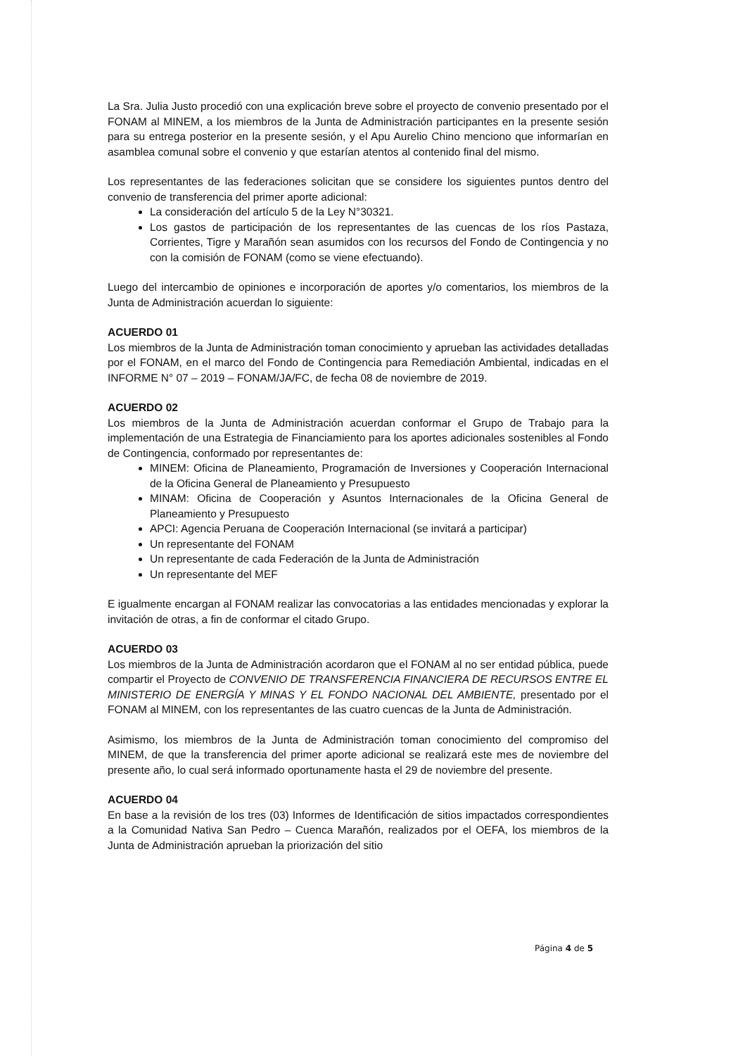La Sra. Julia Justo procedió con una explicación breve sobre el proyecto de convenio presentado por el FONAM al MINEM, a los miembros de la Junta de Administración participantes en la presente sesión para su entrega posterior en la presente sesión, y el Apu Aurelio Chino menciono que informarían en asamblea comunal sobre el convenio y que estarían atentos al contenido final del mismo.
Los representantes de las federaciones solicitan que se considere los siguientes puntos dentro del convenio de transferencia del primer aporte adicional:
La consideración del artículo 5 de la Ley N°30321.
Los gastos de participación de los representantes de las cuencas de los ríos Pastaza, Corrientes, Tigre y Marañón sean asumidos con los recursos del Fondo de Contingencia y no con la comisión de FONAM (como se viene efectuando).
Luego del intercambio de opiniones e incorporación de aportes y/o comentarios, los miembros de la Junta de Administración acuerdan lo siguiente:
ACUERDO 01
Los miembros de la Junta de Administración toman conocimiento y aprueban las actividades detalladas por el FONAM, en el marco del Fondo de Contingencia para Remediación Ambiental, indicadas en el INFORME N° 07 – 2019 – FONAM/JA/FC, de fecha 08 de noviembre de 2019.
ACUERDO 02
Los miembros de la Junta de Administración acuerdan conformar el Grupo de Trabajo para la implementación de una Estrategia de Financiamiento para los aportes adicionales sostenibles al Fondo de Contingencia, conformado por representantes de:
MINEM: Oficina de Planeamiento, Programación de Inversiones y Cooperación Internacional de la Oficina General de Planeamiento y Presupuesto
MINAM: Oficina de Cooperación y Asuntos Internacionales de la Oficina General de Planeamiento y Presupuesto
APCI: Agencia Peruana de Cooperación Internacional (se invitará a participar)
Un representante del FONAM
Un representante de cada Federación de la Junta de Administración
Un representante del MEF
E igualmente encargan al FONAM realizar las convocatorias a las entidades mencionadas y explorar la invitación de otras, a fin de conformar el citado Grupo.
ACUERDO 03
Los miembros de la Junta de Administración acordaron que el FONAM al no ser entidad pública, puede compartir el Proyecto de CONVENIO DE TRANSFERENCIA FINANCIERA DE RECURSOS ENTRE EL MINISTERIO DE ENERGÍA Y MINAS Y EL FONDO NACIONAL DEL AMBIENTE, presentado por el FONAM al MINEM, con los representantes de las cuatro cuencas de la Junta de Administración.
Asimismo, los miembros de la Junta de Administración toman conocimiento del compromiso del MINEM, de que la transferencia del primer aporte adicional se realizará este mes de noviembre del presente año, lo cual será informado oportunamente hasta el 29 de noviembre del presente.
ACUERDO 04
En base a la revisión de los tres (03) Informes de Identificación de sitios impactados correspondientes a la Comunidad Nativa San Pedro – Cuenca Marañón, realizados por el OEFA, los miembros de la Junta de Administración aprueban la priorización del sitio
Página 4 de 5